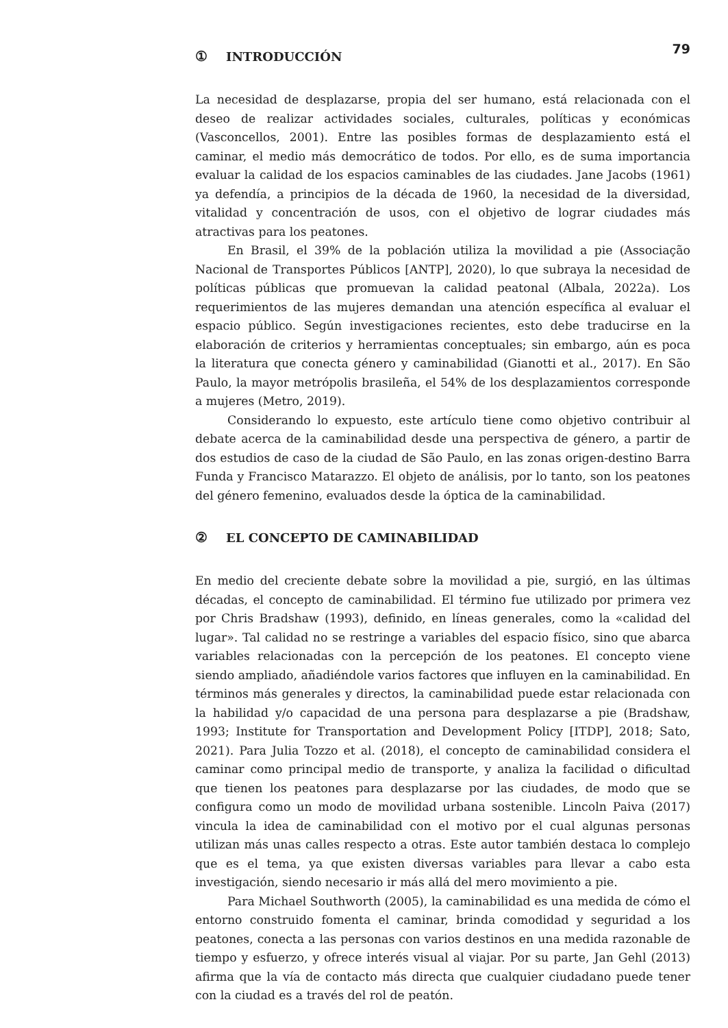79
① INTRODUCCIÓN
La necesidad de desplazarse, propia del ser humano, está relacionada con el deseo de realizar actividades sociales, culturales, políticas y económicas (Vasconcellos, 2001). Entre las posibles formas de desplazamiento está el caminar, el medio más democrático de todos. Por ello, es de suma importancia evaluar la calidad de los espacios caminables de las ciudades. Jane Jacobs (1961) ya defendía, a principios de la década de 1960, la necesidad de la diversidad, vitalidad y concentración de usos, con el objetivo de lograr ciudades más atractivas para los peatones.
En Brasil, el 39% de la población utiliza la movilidad a pie (Associação Nacional de Transportes Públicos [ANTP], 2020), lo que subraya la necesidad de políticas públicas que promuevan la calidad peatonal (Albala, 2022a). Los requerimientos de las mujeres demandan una atención específica al evaluar el espacio público. Según investigaciones recientes, esto debe traducirse en la elaboración de criterios y herramientas conceptuales; sin embargo, aún es poca la literatura que conecta género y caminabilidad (Gianotti et al., 2017). En São Paulo, la mayor metrópolis brasileña, el 54% de los desplazamientos corresponde a mujeres (Metro, 2019).
Considerando lo expuesto, este artículo tiene como objetivo contribuir al debate acerca de la caminabilidad desde una perspectiva de género, a partir de dos estudios de caso de la ciudad de São Paulo, en las zonas origen-destino Barra Funda y Francisco Matarazzo. El objeto de análisis, por lo tanto, son los peatones del género femenino, evaluados desde la óptica de la caminabilidad.
② EL CONCEPTO DE CAMINABILIDAD
En medio del creciente debate sobre la movilidad a pie, surgió, en las últimas décadas, el concepto de caminabilidad. El término fue utilizado por primera vez por Chris Bradshaw (1993), definido, en líneas generales, como la «calidad del lugar». Tal calidad no se restringe a variables del espacio físico, sino que abarca variables relacionadas con la percepción de los peatones. El concepto viene siendo ampliado, añadiéndole varios factores que influyen en la caminabilidad. En términos más generales y directos, la caminabilidad puede estar relacionada con la habilidad y/o capacidad de una persona para desplazarse a pie (Bradshaw, 1993; Institute for Transportation and Development Policy [ITDP], 2018; Sato, 2021). Para Julia Tozzo et al. (2018), el concepto de caminabilidad considera el caminar como principal medio de transporte, y analiza la facilidad o dificultad que tienen los peatones para desplazarse por las ciudades, de modo que se configura como un modo de movilidad urbana sostenible. Lincoln Paiva (2017) vincula la idea de caminabilidad con el motivo por el cual algunas personas utilizan más unas calles respecto a otras. Este autor también destaca lo complejo que es el tema, ya que existen diversas variables para llevar a cabo esta investigación, siendo necesario ir más allá del mero movimiento a pie.
Para Michael Southworth (2005), la caminabilidad es una medida de cómo el entorno construido fomenta el caminar, brinda comodidad y seguridad a los peatones, conecta a las personas con varios destinos en una medida razonable de tiempo y esfuerzo, y ofrece interés visual al viajar. Por su parte, Jan Gehl (2013) afirma que la vía de contacto más directa que cualquier ciudadano puede tener con la ciudad es a través del rol de peatón.